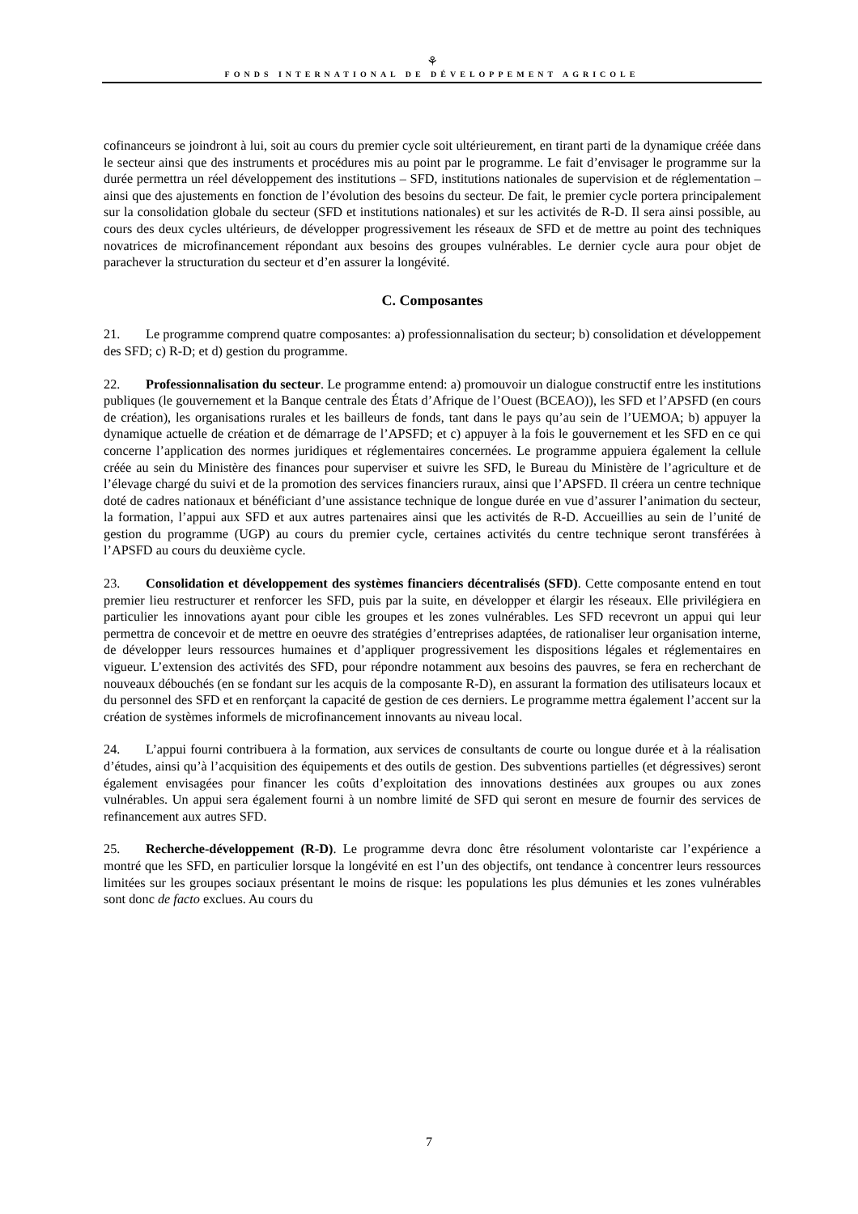⚘
FONDS INTERNATIONAL DE DÉVELOPPEMENT AGRICOLE
cofinanceurs se joindront à lui, soit au cours du premier cycle soit ultérieurement, en tirant parti de la dynamique créée dans le secteur ainsi que des instruments et procédures mis au point par le programme. Le fait d’envisager le programme sur la durée permettra un réel développement des institutions – SFD, institutions nationales de supervision et de réglementation – ainsi que des ajustements en fonction de l’évolution des besoins du secteur. De fait, le premier cycle portera principalement sur la consolidation globale du secteur (SFD et institutions nationales) et sur les activités de R-D. Il sera ainsi possible, au cours des deux cycles ultérieurs, de développer progressivement les réseaux de SFD et de mettre au point des techniques novatrices de microfinancement répondant aux besoins des groupes vulnérables. Le dernier cycle aura pour objet de parachever la structuration du secteur et d’en assurer la longévité.
C. Composantes
21. Le programme comprend quatre composantes: a) professionnalisation du secteur; b) consolidation et développement des SFD; c) R-D; et d) gestion du programme.
22. Professionnalisation du secteur. Le programme entend: a) promouvoir un dialogue constructif entre les institutions publiques (le gouvernement et la Banque centrale des États d’Afrique de l’Ouest (BCEAO)), les SFD et l’APSFD (en cours de création), les organisations rurales et les bailleurs de fonds, tant dans le pays qu’au sein de l’UEMOA; b) appuyer la dynamique actuelle de création et de démarrage de l’APSFD; et c) appuyer à la fois le gouvernement et les SFD en ce qui concerne l’application des normes juridiques et réglementaires concernées. Le programme appuiera également la cellule créée au sein du Ministère des finances pour superviser et suivre les SFD, le Bureau du Ministère de l’agriculture et de l’élevage chargé du suivi et de la promotion des services financiers ruraux, ainsi que l’APSFD. Il créera un centre technique doté de cadres nationaux et bénéficiant d’une assistance technique de longue durée en vue d’assurer l’animation du secteur, la formation, l’appui aux SFD et aux autres partenaires ainsi que les activités de R-D. Accueillies au sein de l’unité de gestion du programme (UGP) au cours du premier cycle, certaines activités du centre technique seront transférées à l’APSFD au cours du deuxième cycle.
23. Consolidation et développement des systèmes financiers décentralisés (SFD). Cette composante entend en tout premier lieu restructurer et renforcer les SFD, puis par la suite, en développer et élargir les réseaux. Elle privilégiera en particulier les innovations ayant pour cible les groupes et les zones vulnérables. Les SFD recevront un appui qui leur permettra de concevoir et de mettre en oeuvre des stratégies d’entreprises adaptées, de rationaliser leur organisation interne, de développer leurs ressources humaines et d’appliquer progressivement les dispositions légales et réglementaires en vigueur. L’extension des activités des SFD, pour répondre notamment aux besoins des pauvres, se fera en recherchant de nouveaux débouchés (en se fondant sur les acquis de la composante R-D), en assurant la formation des utilisateurs locaux et du personnel des SFD et en renforçant la capacité de gestion de ces derniers. Le programme mettra également l’accent sur la création de systèmes informels de microfinancement innovants au niveau local.
24. L’appui fourni contribuera à la formation, aux services de consultants de courte ou longue durée et à la réalisation d’études, ainsi qu’à l’acquisition des équipements et des outils de gestion. Des subventions partielles (et dégressives) seront également envisagées pour financer les coûts d’exploitation des innovations destinées aux groupes ou aux zones vulnérables. Un appui sera également fourni à un nombre limité de SFD qui seront en mesure de fournir des services de refinancement aux autres SFD.
25. Recherche-développement (R-D). Le programme devra donc être résolument volontariste car l’expérience a montré que les SFD, en particulier lorsque la longévité en est l’un des objectifs, ont tendance à concentrer leurs ressources limitées sur les groupes sociaux présentant le moins de risque: les populations les plus démunies et les zones vulnérables sont donc de facto exclues. Au cours du
7